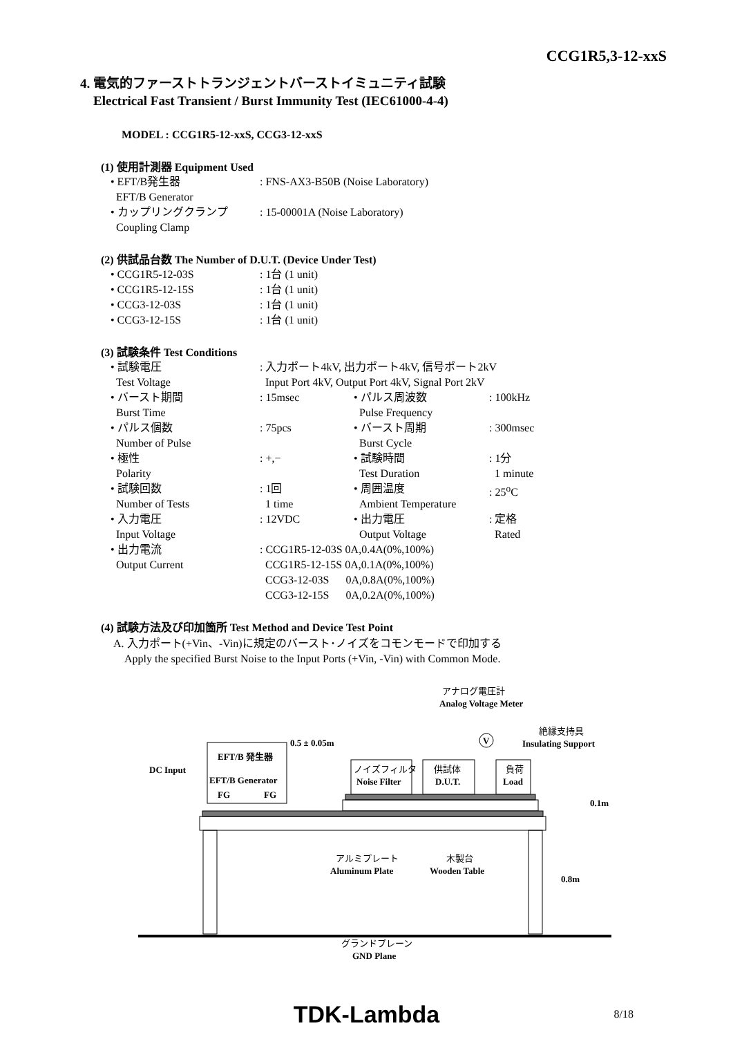CCG1R5,3-12-xxS
4. 電気的ファーストトランジェントバーストイミュニティ試験
Electrical Fast Transient / Burst Immunity Test (IEC61000-4-4)
MODEL : CCG1R5-12-xxS, CCG3-12-xxS
(1) 使用計測器 Equipment Used
| • EFT/B発生器 EFT/B Generator | : FNS-AX3-B50B (Noise Laboratory) |
| • カップリングクランプ Coupling Clamp | : 15-00001A (Noise Laboratory) |
(2) 供試品台数 The Number of D.U.T. (Device Under Test)
| • CCG1R5-12-03S | : 1台 (1 unit) |
| • CCG1R5-12-15S | : 1台 (1 unit) |
| • CCG3-12-03S | : 1台 (1 unit) |
| • CCG3-12-15S | : 1台 (1 unit) |
(3) 試験条件 Test Conditions
| • 試験電圧 Test Voltage | : 入力ポート4kV, 出力ポート4kV, 信号ポート2kV Input Port 4kV, Output Port 4kV, Signal Port 2kV | | |
| • バースト期間 Burst Time | : 15msec | • パルス周波数 Pulse Frequency | : 100kHz |
| • パルス個数 Number of Pulse | : 75pcs | • バースト周期 Burst Cycle | : 300msec |
| • 極性 Polarity | : +,− | • 試験時間 Test Duration | : 1分 1 minute |
| • 試験回数 Number of Tests | : 1回 1 time | • 周囲温度 Ambient Temperature | : 25<sup>o</sup>C |
| • 入力電圧 Input Voltage | : 12VDC | • 出力電圧 Output Voltage | : 定格 Rated |
| • 出力電流 Output Current | : CCG1R5-12-03S 0A,0.4A(0%,100%) CCG1R5-12-15S 0A,0.1A(0%,100%) CCG3-12-03S 0A,0.8A(0%,100%) CCG3-12-15S 0A,0.2A(0%,100%) | | |
(4) 試験方法及び印加箇所 Test Method and Device Test Point
A. 入力ポート(+Vin、-Vin)に規定のバースト･ノイズをコモンモードで印加する
Apply the specified Burst Noise to the Input Ports (+Vin, -Vin) with Common Mode.
アナログ電圧計
Analog Voltage Meter
V
絶縁支持具
Insulating Support
EFT/B 発生器
EFT/B Generator
FG
FG
0.5 ± 0.05m
DC Input
ノイズフィルタ
Noise Filter
供試体
D.U.T.
負荷
Load
0.1m
0.8m
アルミプレート
Aluminum Plate
木製台
Wooden Table
グランドプレーン
GND Plane
TDK-Lambda 8/18